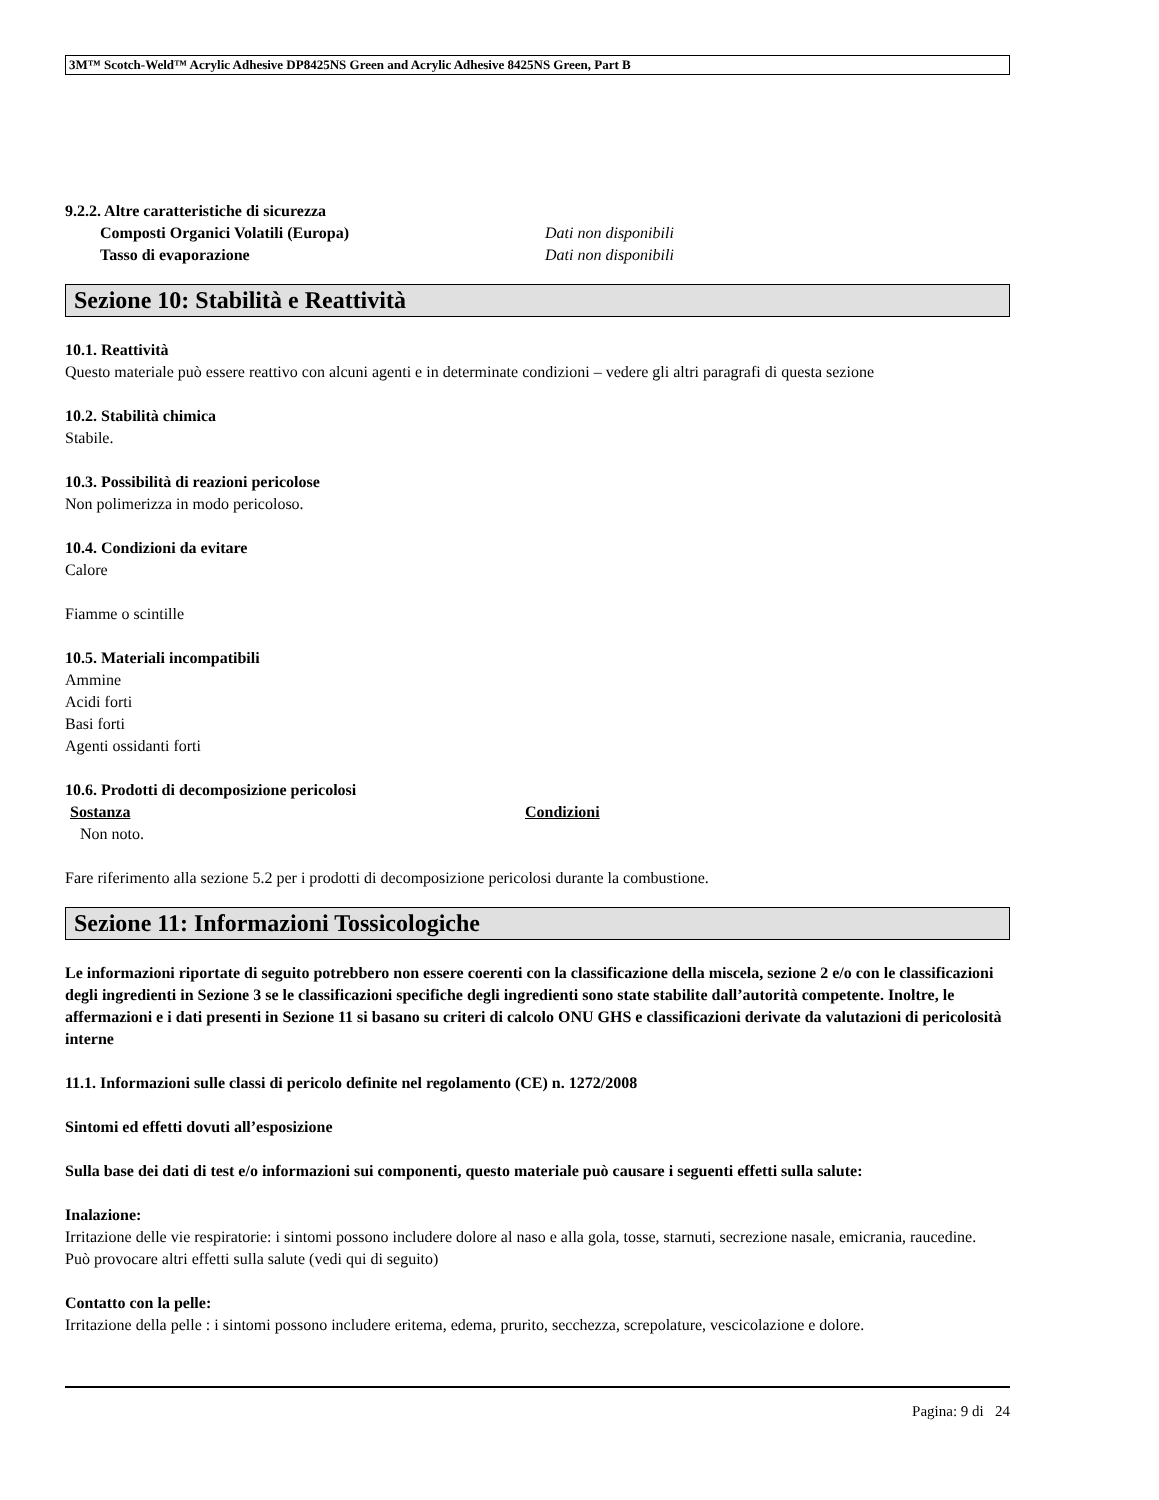3M™ Scotch-Weld™ Acrylic Adhesive DP8425NS Green and Acrylic Adhesive 8425NS Green, Part B
9.2.2. Altre caratteristiche di sicurezza
Composti Organici Volatili (Europa) Dati non disponibili
Tasso di evaporazione Dati non disponibili
Sezione 10: Stabilità e Reattività
10.1. Reattività
Questo materiale può essere reattivo con alcuni agenti e in determinate condizioni – vedere gli altri paragrafi di questa sezione
10.2. Stabilità chimica
Stabile.
10.3. Possibilità di reazioni pericolose
Non polimerizza in modo pericoloso.
10.4. Condizioni da evitare
Calore
Fiamme o scintille
10.5. Materiali incompatibili
Ammine
Acidi forti
Basi forti
Agenti ossidanti forti
10.6. Prodotti di decomposizione pericolosi
Sostanza Condizioni
Non noto.
Fare riferimento alla sezione 5.2 per i prodotti di decomposizione pericolosi durante la combustione.
Sezione 11: Informazioni Tossicologiche
Le informazioni riportate di seguito potrebbero non essere coerenti con la classificazione della miscela, sezione 2 e/o con le classificazioni degli ingredienti in Sezione 3 se le classificazioni specifiche degli ingredienti sono state stabilite dall’autorità competente. Inoltre, le affermazioni e i dati presenti in Sezione 11 si basano su criteri di calcolo ONU GHS e classificazioni derivate da valutazioni di pericolosità interne
11.1. Informazioni sulle classi di pericolo definite nel regolamento (CE) n. 1272/2008
Sintomi ed effetti dovuti all’esposizione
Sulla base dei dati di test e/o informazioni sui componenti, questo materiale può causare i seguenti effetti sulla salute:
Inalazione:
Irritazione delle vie respiratorie: i sintomi possono includere dolore al naso e alla gola, tosse, starnuti, secrezione nasale, emicrania, raucedine. Può provocare altri effetti sulla salute (vedi qui di seguito)
Contatto con la pelle:
Irritazione della pelle : i sintomi possono includere eritema, edema, prurito, secchezza, screpolature, vescicolazione e dolore.
Pagina: 9 di 24